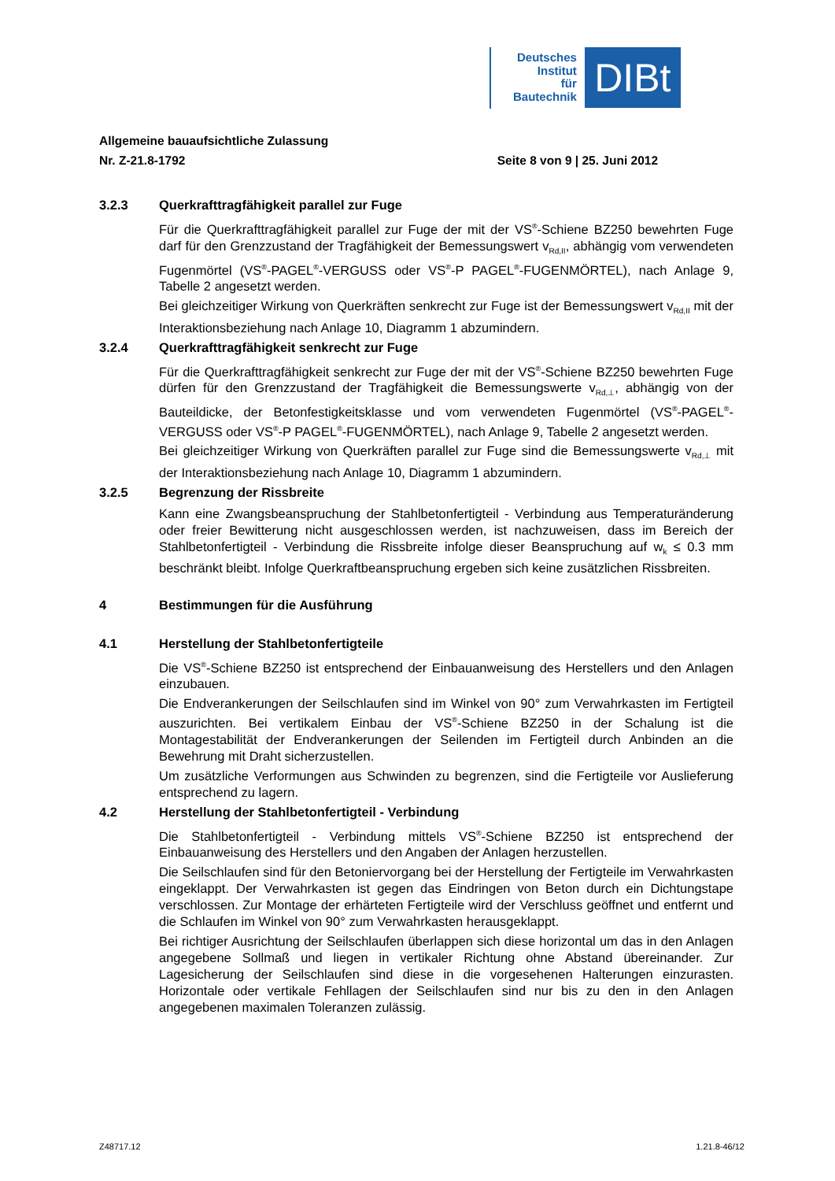Deutsches
Institut
für
Bautechnik
DIBt
Allgemeine bauaufsichtliche Zulassung
Nr. Z-21.8-1792 Seite 8 von 9 | 25. Juni 2012
3.2.3 Querkrafttragfähigkeit parallel zur Fuge
Für die Querkrafttragfähigkeit parallel zur Fuge der mit der VS<sup>®</sup>-Schiene BZ250 bewehrten Fuge darf für den Grenzzustand der Tragfähigkeit der Bemessungswert v<sub>Rd,II</sub>, abhängig vom verwendeten Fugenmörtel (VS<sup>®</sup>-PAGEL<sup>®</sup>-VERGUSS oder VS<sup>®</sup>-P PAGEL<sup>®</sup>-FUGENMÖRTEL), nach Anlage 9, Tabelle 2 angesetzt werden.
Bei gleichzeitiger Wirkung von Querkräften senkrecht zur Fuge ist der Bemessungswert v<sub>Rd,II</sub> mit der Interaktionsbeziehung nach Anlage 10, Diagramm 1 abzumindern.
3.2.4 Querkrafttragfähigkeit senkrecht zur Fuge
Für die Querkrafttragfähigkeit senkrecht zur Fuge der mit der VS<sup>®</sup>-Schiene BZ250 bewehrten Fuge dürfen für den Grenzzustand der Tragfähigkeit die Bemessungswerte v<sub>Rd,⊥</sub>, abhängig von der Bauteildicke, der Betonfestigkeitsklasse und vom verwendeten Fugenmörtel (VS<sup>®</sup>-PAGEL<sup>®</sup>-VERGUSS oder VS<sup>®</sup>-P PAGEL<sup>®</sup>-FUGENMÖRTEL), nach Anlage 9, Tabelle 2 angesetzt werden.
Bei gleichzeitiger Wirkung von Querkräften parallel zur Fuge sind die Bemessungswerte v<sub>Rd,⊥</sub> mit der Interaktionsbeziehung nach Anlage 10, Diagramm 1 abzumindern.
3.2.5 Begrenzung der Rissbreite
Kann eine Zwangsbeanspruchung der Stahlbetonfertigteil - Verbindung aus Temperatur­änderung oder freier Bewitterung nicht ausgeschlossen werden, ist nachzuweisen, dass im Bereich der Stahlbetonfertigteil - Verbindung die Rissbreite infolge dieser Beanspruchung auf w<sub>k</sub> ≤ 0.3 mm beschränkt bleibt. Infolge Querkraftbeanspruchung ergeben sich keine zusätzlichen Rissbreiten.
4 Bestimmungen für die Ausführung
4.1 Herstellung der Stahlbetonfertigteile
Die VS<sup>®</sup>-Schiene BZ250 ist entsprechend der Einbauanweisung des Herstellers und den Anlagen einzubauen.
Die Endverankerungen der Seilschlaufen sind im Winkel von 90° zum Verwahrkasten im Fertigteil auszurichten. Bei vertikalem Einbau der VS<sup>®</sup>-Schiene BZ250 in der Schalung ist die Montagestabilität der Endverankerungen der Seilenden im Fertigteil durch Anbinden an die Bewehrung mit Draht sicherzustellen.
Um zusätzliche Verformungen aus Schwinden zu begrenzen, sind die Fertigteile vor Auslieferung entsprechend zu lagern.
4.2 Herstellung der Stahlbetonfertigteil - Verbindung
Die Stahlbetonfertigteil - Verbindung mittels VS<sup>®</sup>-Schiene BZ250 ist entsprechend der Einbauanweisung des Herstellers und den Angaben der Anlagen herzustellen.
Die Seilschlaufen sind für den Betoniervorgang bei der Herstellung der Fertigteile im Verwahrkasten eingeklappt. Der Verwahrkasten ist gegen das Eindringen von Beton durch ein Dichtungstape verschlossen. Zur Montage der erhärteten Fertigteile wird der Verschluss geöffnet und entfernt und die Schlaufen im Winkel von 90° zum Verwahrkasten herausgeklappt.
Bei richtiger Ausrichtung der Seilschlaufen überlappen sich diese horizontal um das in den Anlagen angegebene Sollmaß und liegen in vertikaler Richtung ohne Abstand übereinander. Zur Lagesicherung der Seilschlaufen sind diese in die vorgesehenen Halterungen einzu­rasten. Horizontale oder vertikale Fehllagen der Seilschlaufen sind nur bis zu den in den Anlagen angegebenen maximalen Toleranzen zulässig.
Z48717.12 1.21.8-46/12